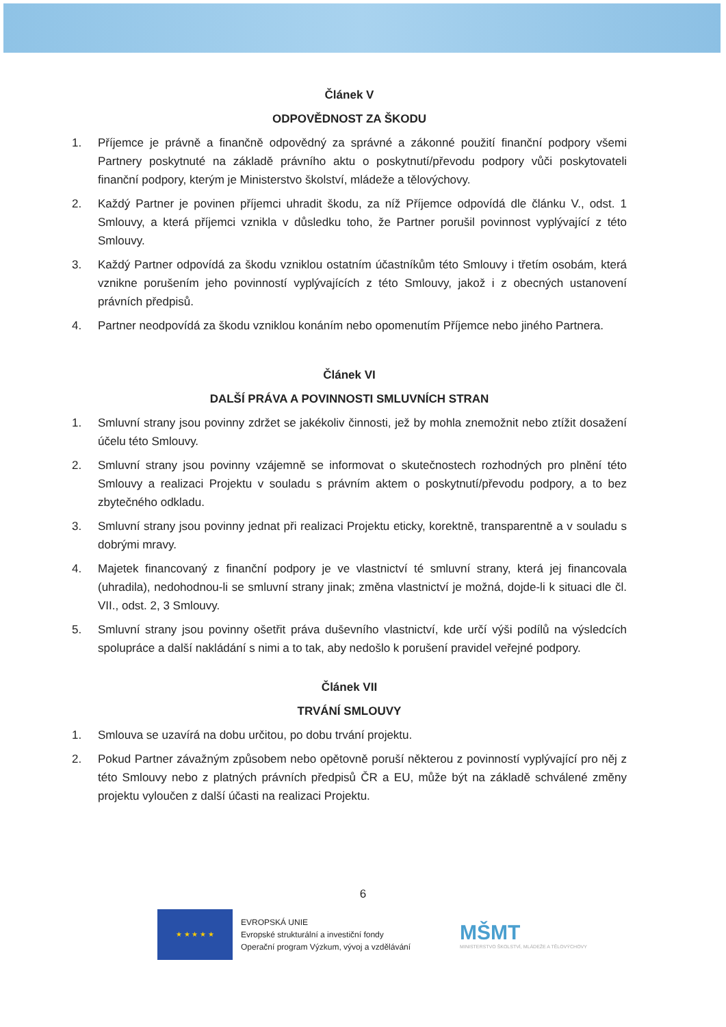Článek V
ODPOVĚDNOST ZA ŠKODU
1. Příjemce je právně a finančně odpovědný za správné a zákonné použití finanční podpory všemi Partnery poskytnuté na základě právního aktu o poskytnutí/převodu podpory vůči poskytovateli finanční podpory, kterým je Ministerstvo školství, mládeže a tělovýchovy.
2. Každý Partner je povinen příjemci uhradit škodu, za níž Příjemce odpovídá dle článku V., odst. 1 Smlouvy, a která příjemci vznikla v důsledku toho, že Partner porušil povinnost vyplývající z této Smlouvy.
3. Každý Partner odpovídá za škodu vzniklou ostatním účastníkům této Smlouvy i třetím osobám, která vznikne porušením jeho povinností vyplývajících z této Smlouvy, jakož i z obecných ustanovení právních předpisů.
4. Partner neodpovídá za škodu vzniklou konáním nebo opomenutím Příjemce nebo jiného Partnera.
Článek VI
DALŠÍ PRÁVA A POVINNOSTI SMLUVNÍCH STRAN
1. Smluvní strany jsou povinny zdržet se jakékoliv činnosti, jež by mohla znemožnit nebo ztížit dosažení účelu této Smlouvy.
2. Smluvní strany jsou povinny vzájemně se informovat o skutečnostech rozhodných pro plnění této Smlouvy a realizaci Projektu v souladu s právním aktem o poskytnutí/převodu podpory, a to bez zbytečného odkladu.
3. Smluvní strany jsou povinny jednat při realizaci Projektu eticky, korektně, transparentně a v souladu s dobrými mravy.
4. Majetek financovaný z finanční podpory je ve vlastnictví té smluvní strany, která jej financovala (uhradila), nedohodnou-li se smluvní strany jinak; změna vlastnictví je možná, dojde-li k situaci dle čl. VII., odst. 2, 3 Smlouvy.
5. Smluvní strany jsou povinny ošetřit práva duševního vlastnictví, kde určí výši podílů na výsledcích spolupráce a další nakládání s nimi a to tak, aby nedošlo k porušení pravidel veřejné podpory.
Článek VII
TRVÁNÍ SMLOUVY
1. Smlouva se uzavírá na dobu určitou, po dobu trvání projektu.
2. Pokud Partner závažným způsobem nebo opětovně poruší některou z povinností vyplývající pro něj z této Smlouvy nebo z platných právních předpisů ČR a EU, může být na základě schválené změny projektu vyloučen z další účasti na realizaci Projektu.
6
★ ★ ★ ★ ★
EVROPSKÁ UNIE
Evropské strukturální a investiční fondy
Operační program Výzkum, vývoj a vzdělávání
MŠMT
MINISTERSTVO ŠKOLSTVÍ, MLÁDEŽE A TĚLOVÝCHOVY